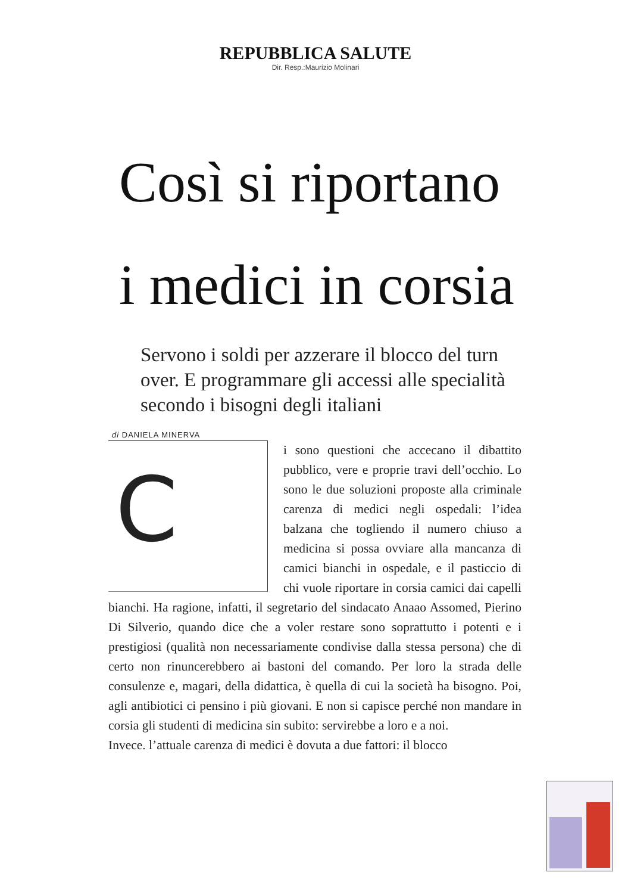REPUBBLICA SALUTE
Dir. Resp.:Maurizio Molinari
Così si riportano
i medici in corsia
Servono i soldi per azzerare il blocco del turn over. E programmare gli accessi alle specialità secondo i bisogni degli italiani
di DANIELA MINERVA
C
i sono questioni che accecano il dibattito pubblico, vere e proprie travi dell’occhio. Lo sono le due soluzioni proposte alla criminale carenza di medici negli ospedali: l’idea balzana che togliendo il numero chiuso a medicina si possa ovviare alla mancanza di camici bianchi in ospedale, e il pasticcio di chi vuole riportare in corsia camici dai capelli bianchi. Ha ragione, infatti, il segretario del sindacato Anaao Assomed, Pierino Di Silverio, quando dice che a voler restare sono soprattutto i potenti e i prestigiosi (qualità non necessariamente condivise dalla stessa persona) che di certo non rinuncerebbero ai bastoni del comando. Per loro la strada delle consulenze e, magari, della didattica, è quella di cui la società ha bisogno. Poi, agli antibiotici ci pensino i più giovani. E non si capisce perché non mandare in corsia gli studenti di medicina sin subito: servirebbe a loro e a noi.
Invece. l’attuale carenza di medici è dovuta a due fattori: il blocco